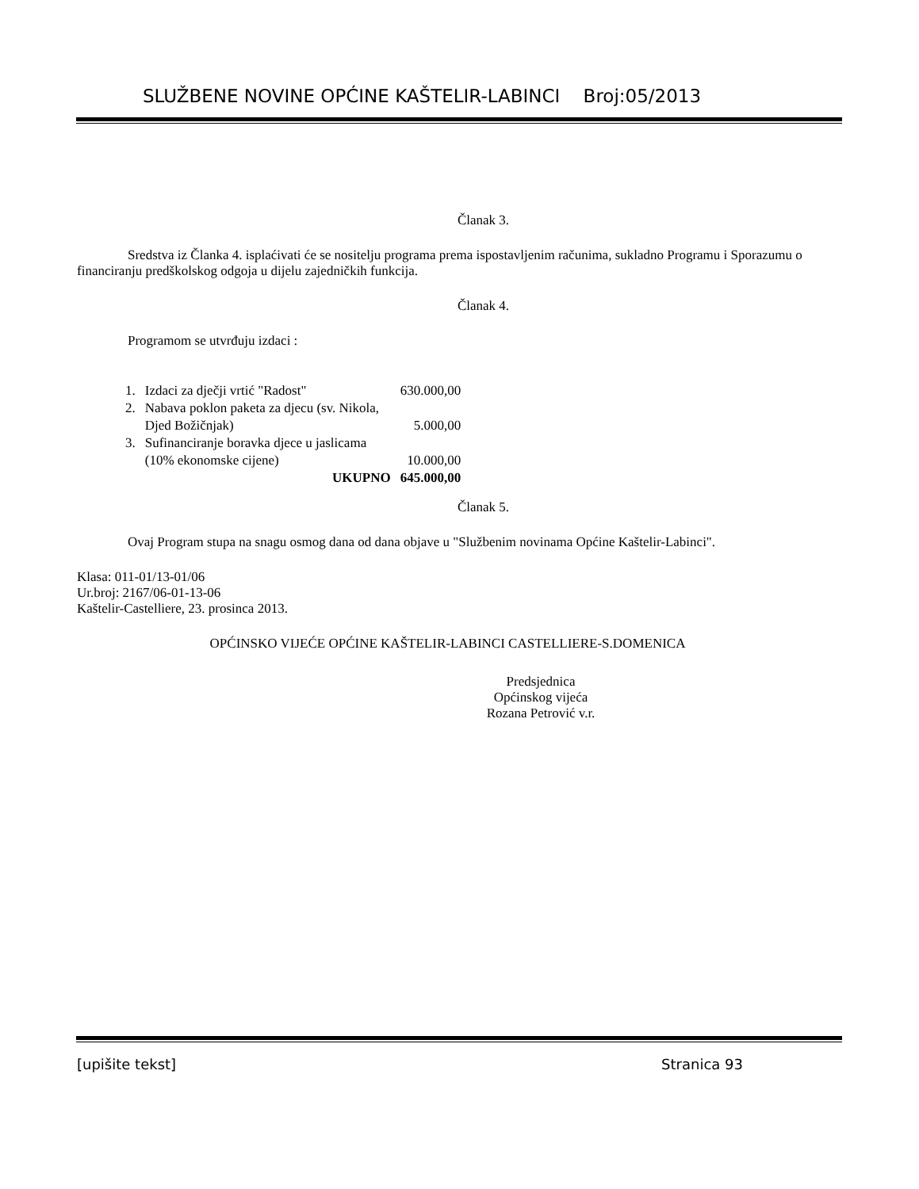SLUŽBENE NOVINE OPĆINE KAŠTELIR-LABINCI Broj:05/2013
Članak 3.
Sredstva iz Članka 4. isplaćivati će se nositelju programa prema ispostavljenim računima, sukladno Programu i Sporazumu o financiranju predškolskog odgoja u dijelu zajedničkih funkcija.
Članak 4.
Programom se utvrđuju izdaci :
| 1. | Izdaci za dječji vrtić "Radost" | 630.000,00 |
| 2. | Nabava poklon paketa za djecu (sv. Nikola, Djed Božičnjak) | 5.000,00 |
| 3. | Sufinanciranje boravka djece u jaslicama (10% ekonomske cijene) | 10.000,00 |
| | UKUPNO | 645.000,00 |
Članak 5.
Ovaj Program stupa na snagu osmog dana od dana objave u "Službenim novinama Općine Kaštelir-Labinci".
Klasa: 011-01/13-01/06
Ur.broj: 2167/06-01-13-06
Kaštelir-Castelliere, 23. prosinca 2013.
OPĆINSKO VIJEĆE OPĆINE KAŠTELIR-LABINCI CASTELLIERE-S.DOMENICA
Predsjednica
Općinskog vijeća
Rozana Petrović v.r.
[upišite tekst] Stranica 93